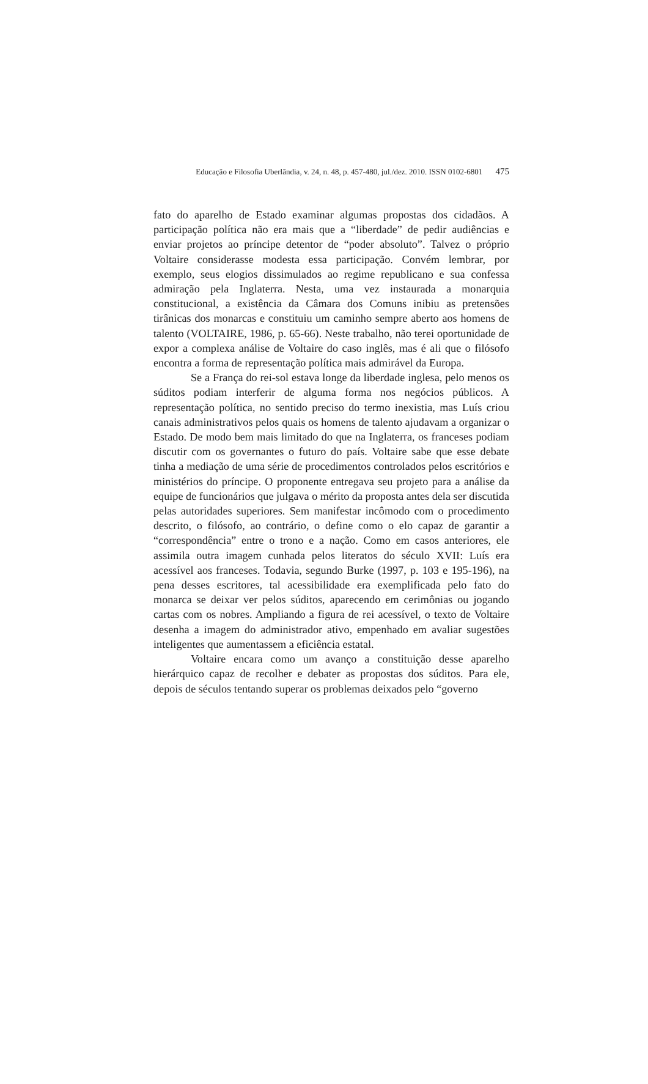Educação e Filosofia Uberlândia, v. 24, n. 48, p. 457-480, jul./dez. 2010. ISSN 0102-6801 475
fato do aparelho de Estado examinar algumas propostas dos cidadãos. A participação política não era mais que a “liberdade” de pedir audiências e enviar projetos ao príncipe detentor de “poder absoluto”. Talvez o próprio Voltaire considerasse modesta essa participação. Convém lembrar, por exemplo, seus elogios dissimulados ao regime republicano e sua confessa admiração pela Inglaterra. Nesta, uma vez instaurada a monarquia constitucional, a existência da Câmara dos Comuns inibiu as pretensões tirânicas dos monarcas e constituiu um caminho sempre aberto aos homens de talento (VOLTAIRE, 1986, p. 65-66). Neste trabalho, não terei oportunidade de expor a complexa análise de Voltaire do caso inglês, mas é ali que o filósofo encontra a forma de representação política mais admirável da Europa.
Se a França do rei-sol estava longe da liberdade inglesa, pelo menos os súditos podiam interferir de alguma forma nos negócios públicos. A representação política, no sentido preciso do termo inexistia, mas Luís criou canais administrativos pelos quais os homens de talento ajudavam a organizar o Estado. De modo bem mais limitado do que na Inglaterra, os franceses podiam discutir com os governantes o futuro do país. Voltaire sabe que esse debate tinha a mediação de uma série de procedimentos controlados pelos escritórios e ministérios do príncipe. O proponente entregava seu projeto para a análise da equipe de funcionários que julgava o mérito da proposta antes dela ser discutida pelas autoridades superiores. Sem manifestar incômodo com o procedimento descrito, o filósofo, ao contrário, o define como o elo capaz de garantir a “correspondência” entre o trono e a nação. Como em casos anteriores, ele assimila outra imagem cunhada pelos literatos do século XVII: Luís era acessível aos franceses. Todavia, segundo Burke (1997, p. 103 e 195-196), na pena desses escritores, tal acessibilidade era exemplificada pelo fato do monarca se deixar ver pelos súditos, aparecendo em cerimônias ou jogando cartas com os nobres. Ampliando a figura de rei acessível, o texto de Voltaire desenha a imagem do administrador ativo, empenhado em avaliar sugestões inteligentes que aumentassem a eficiência estatal.
Voltaire encara como um avanço a constituição desse aparelho hierárquico capaz de recolher e debater as propostas dos súditos. Para ele, depois de séculos tentando superar os problemas deixados pelo “governo